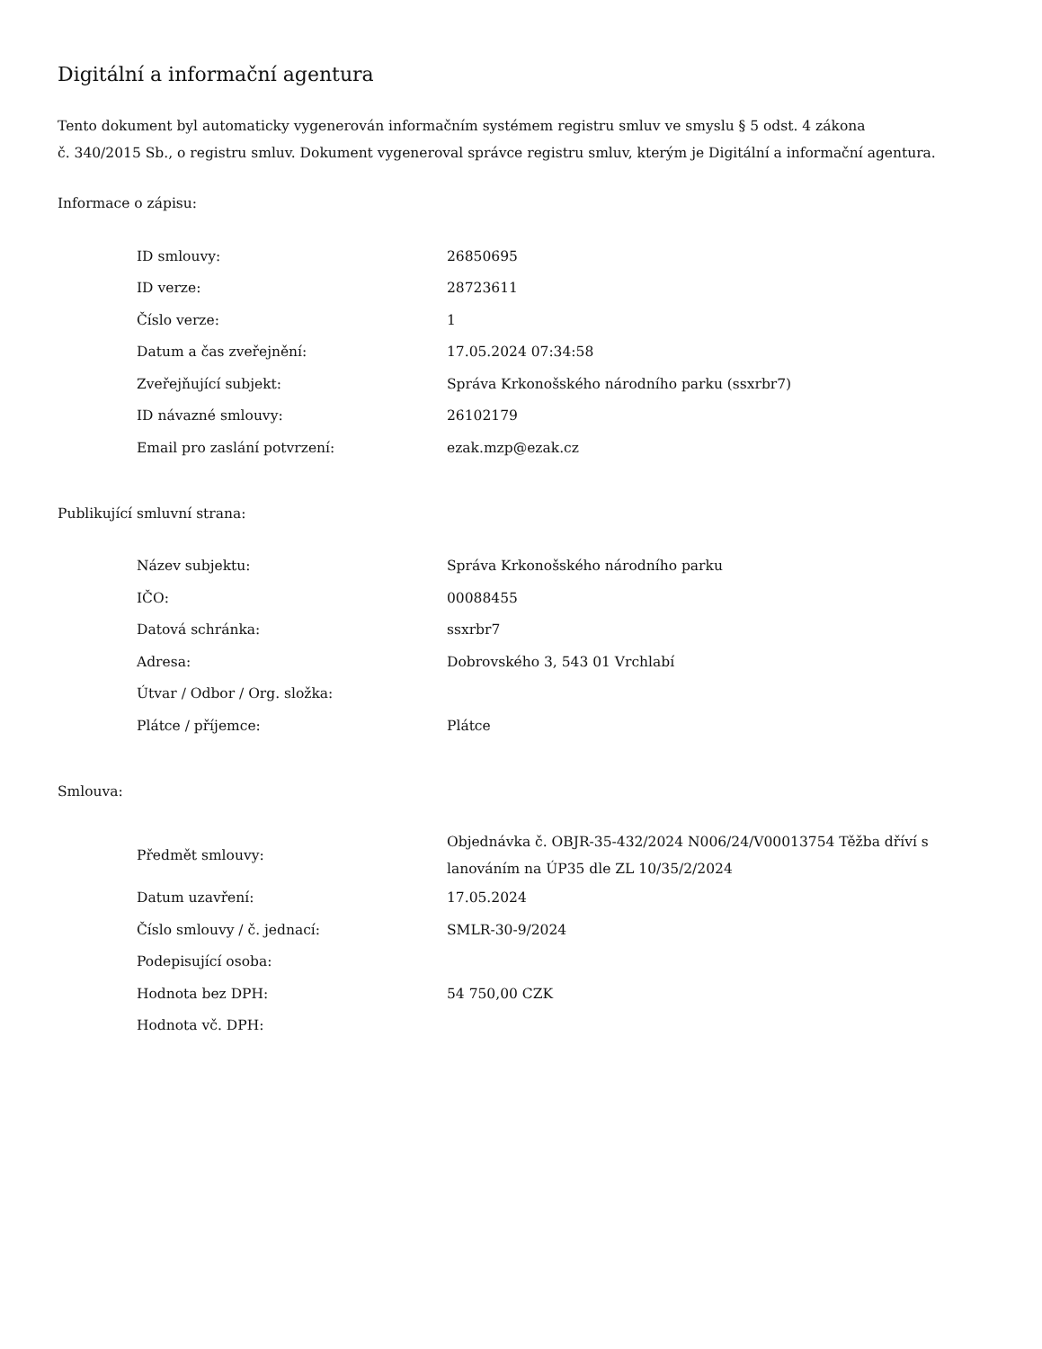Digitální a informační agentura
Tento dokument byl automaticky vygenerován informačním systémem registru smluv ve smyslu § 5 odst. 4 zákona
č. 340/2015 Sb., o registru smluv. Dokument vygeneroval správce registru smluv, kterým je Digitální a informační agentura.
Informace o zápisu:
| ID smlouvy: | 26850695 |
| ID verze: | 28723611 |
| Číslo verze: | 1 |
| Datum a čas zveřejnění: | 17.05.2024 07:34:58 |
| Zveřejňující subjekt: | Správa Krkonošského národního parku (ssxrbr7) |
| ID návazné smlouvy: | 26102179 |
| Email pro zaslání potvrzení: | ezak.mzp@ezak.cz |
Publikující smluvní strana:
| Název subjektu: | Správa Krkonošského národního parku |
| IČO: | 00088455 |
| Datová schránka: | ssxrbr7 |
| Adresa: | Dobrovského 3, 543 01 Vrchlabí |
| Útvar / Odbor / Org. složka: | |
| Plátce / příjemce: | Plátce |
Smlouva:
| Předmět smlouvy: | Objednávka č. OBJR-35-432/2024 N006/24/V00013754 Těžba dříví s lanováním na ÚP35 dle ZL 10/35/2/2024 |
| Datum uzavření: | 17.05.2024 |
| Číslo smlouvy / č. jednací: | SMLR-30-9/2024 |
| Podepisující osoba: | |
| Hodnota bez DPH: | 54 750,00 CZK |
| Hodnota vč. DPH: | |